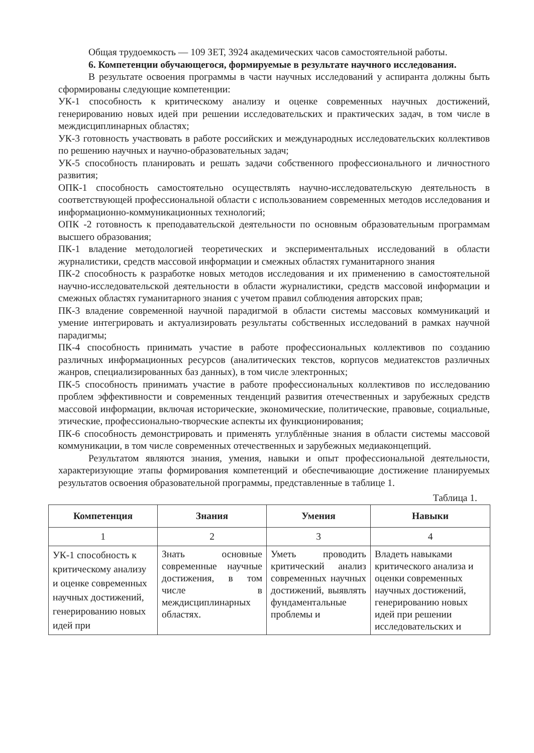Общая трудоемкость — 109 ЗЕТ, 3924 академических часов самостоятельной работы.
6. Компетенции обучающегося, формируемые в результате научного исследования.
В результате освоения программы в части научных исследований у аспиранта должны быть сформированы следующие компетенции:
УК-1 способность к критическому анализу и оценке современных научных достижений, генерированию новых идей при решении исследовательских и практических задач, в том числе в междисциплинарных областях;
УК-3 готовность участвовать в работе российских и международных исследовательских коллективов по решению научных и научно-образовательных задач;
УК-5 способность планировать и решать задачи собственного профессионального и личностного развития;
ОПК-1 способность самостоятельно осуществлять научно-исследовательскую деятельность в соответствующей профессиональной области с использованием современных методов исследования и информационно-коммуникационных технологий;
ОПК -2 готовность к преподавательской деятельности по основным образовательным программам высшего образования;
ПК-1 владение методологией теоретических и экспериментальных исследований в области журналистики, средств массовой информации и смежных областях гуманитарного знания
ПК-2 способность к разработке новых методов исследования и их применению в самостоятельной научно-исследовательской деятельности в области журналистики, средств массовой информации и смежных областях гуманитарного знания с учетом правил соблюдения авторских прав;
ПК-3 владение современной научной парадигмой в области системы массовых коммуникаций и умение интегрировать и актуализировать результаты собственных исследований в рамках научной парадигмы;
ПК-4 способность принимать участие в работе профессиональных коллективов по созданию различных информационных ресурсов (аналитических текстов, корпусов медиатекстов различных жанров, специализированных баз данных), в том числе электронных;
ПК-5 способность принимать участие в работе профессиональных коллективов по исследованию проблем эффективности и современных тенденций развития отечественных и зарубежных средств массовой информации, включая исторические, экономические, политические, правовые, социальные, этические, профессионально-творческие аспекты их функционирования;
ПК-6 способность демонстрировать и применять углублённые знания в области системы массовой коммуникации, в том числе современных отечественных и зарубежных медиаконцепций.
Результатом являются знания, умения, навыки и опыт профессиональной деятельности, характеризующие этапы формирования компетенций и обеспечивающие достижение планируемых результатов освоения образовательной программы, представленные в таблице 1.
Таблица 1.
| Компетенция | Знания | Умения | Навыки |
| --- | --- | --- | --- |
| 1 | 2 | 3 | 4 |
| УК-1 способность к критическому анализу и оценке современных научных достижений, генерированию новых идей при | Знать основные современные научные достижения, в том числе в междисциплинарных областях. | Уметь проводить критический анализ современных научных достижений, выявлять фундаментальные проблемы и | Владеть навыками критического анализа и оценки современных научных достижений, генерированию новых идей при решении исследовательских и |